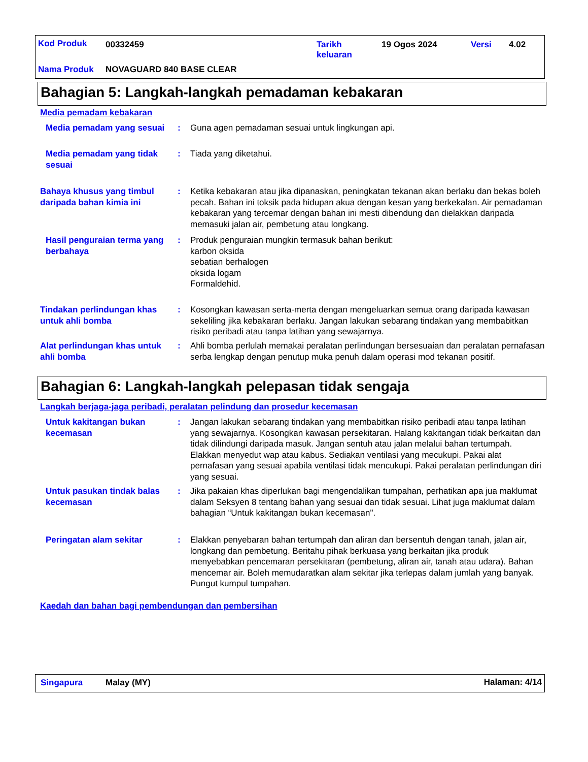Kod Produk 00332459
Tarikh
keluaran
19 Ogos 2024 Versi 4.02
Nama Produk NOVAGUARD 840 BASE CLEAR
Bahagian 5: Langkah-langkah pemadaman kebakaran
Media pemadam kebakaran
Media pemadam yang sesuai
: Guna agen pemadaman sesuai untuk lingkungan api.
Media pemadam yang tidak sesuai
: Tiada yang diketahui.
Bahaya khusus yang timbul daripada bahan kimia ini
: Ketika kebakaran atau jika dipanaskan, peningkatan tekanan akan berlaku dan bekas boleh pecah. Bahan ini toksik pada hidupan akua dengan kesan yang berkekalan. Air pemadaman kebakaran yang tercemar dengan bahan ini mesti dibendung dan dielakkan daripada memasuki jalan air, pembetung atau longkang.
Hasil penguraian terma yang berbahaya
: Produk penguraian mungkin termasuk bahan berikut:
karbon oksida
sebatian berhalogen
oksida logam
Formaldehid.
Tindakan perlindungan khas untuk ahli bomba
: Kosongkan kawasan serta-merta dengan mengeluarkan semua orang daripada kawasan sekeliling jika kebakaran berlaku. Jangan lakukan sebarang tindakan yang membabitkan risiko peribadi atau tanpa latihan yang sewajarnya.
Alat perlindungan khas untuk ahli bomba
: Ahli bomba perlulah memakai peralatan perlindungan bersesuaian dan peralatan pernafasan serba lengkap dengan penutup muka penuh dalam operasi mod tekanan positif.
Bahagian 6: Langkah-langkah pelepasan tidak sengaja
Langkah berjaga-jaga peribadi, peralatan pelindung dan prosedur kecemasan
Untuk kakitangan bukan kecemasan
: Jangan lakukan sebarang tindakan yang membabitkan risiko peribadi atau tanpa latihan yang sewajarnya. Kosongkan kawasan persekitaran. Halang kakitangan tidak berkaitan dan tidak dilindungi daripada masuk. Jangan sentuh atau jalan melalui bahan tertumpah. Elakkan menyedut wap atau kabus. Sediakan ventilasi yang mecukupi. Pakai alat pernafasan yang sesuai apabila ventilasi tidak mencukupi. Pakai peralatan perlindungan diri yang sesuai.
Untuk pasukan tindak balas kecemasan
: Jika pakaian khas diperlukan bagi mengendalikan tumpahan, perhatikan apa jua maklumat dalam Seksyen 8 tentang bahan yang sesuai dan tidak sesuai. Lihat juga maklumat dalam bahagian “Untuk kakitangan bukan kecemasan".
Peringatan alam sekitar : Elakkan penyebaran bahan tertumpah dan aliran dan bersentuh dengan tanah, jalan air, longkang dan pembetung. Beritahu pihak berkuasa yang berkaitan jika produk menyebabkan pencemaran persekitaran (pembetung, aliran air, tanah atau udara). Bahan mencemar air. Boleh memudaratkan alam sekitar jika terlepas dalam jumlah yang banyak. Pungut kumpul tumpahan.
Kaedah dan bahan bagi pembendungan dan pembersihan
Singapura Malay (MY) Halaman: 4/14